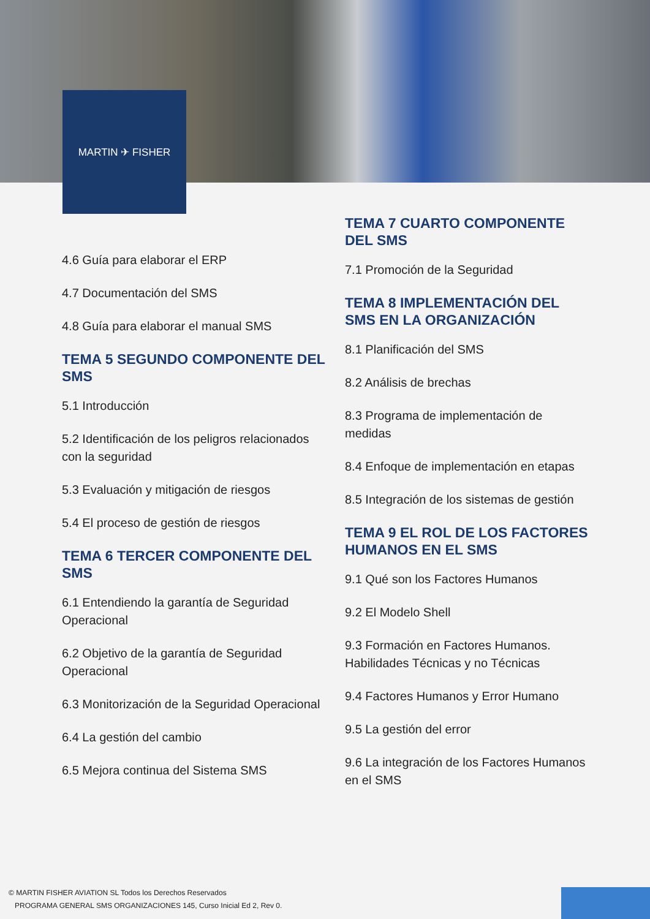MARTIN ✈ FISHER
4.6 Guía para elaborar el ERP
4.7 Documentación del SMS
4.8 Guía para elaborar el manual SMS
TEMA 5 SEGUNDO COMPONENTE DEL SMS
5.1 Introducción
5.2 Identificación de los peligros relacionados con la seguridad
5.3 Evaluación y mitigación de riesgos
5.4 El proceso de gestión de riesgos
TEMA 6 TERCER COMPONENTE DEL SMS
6.1 Entendiendo la garantía de Seguridad Operacional
6.2 Objetivo de la garantía de Seguridad Operacional
6.3 Monitorización de la Seguridad Operacional
6.4 La gestión del cambio
6.5 Mejora continua del Sistema SMS
TEMA 7 CUARTO COMPONENTE DEL SMS
7.1 Promoción de la Seguridad
TEMA 8 IMPLEMENTACIÓN DEL SMS EN LA ORGANIZACIÓN
8.1 Planificación del SMS
8.2 Análisis de brechas
8.3 Programa de implementación de medidas
8.4 Enfoque de implementación en etapas
8.5 Integración de los sistemas de gestión
TEMA 9 EL ROL DE LOS FACTORES HUMANOS EN EL SMS
9.1 Qué son los Factores Humanos
9.2 El Modelo Shell
9.3 Formación en Factores Humanos. Habilidades Técnicas y no Técnicas
9.4 Factores Humanos y Error Humano
9.5 La gestión del error
9.6 La integración de los Factores Humanos en el SMS
© MARTIN FISHER AVIATION SL Todos los Derechos Reservados
PROGRAMA GENERAL SMS ORGANIZACIONES 145, Curso Inicial Ed 2, Rev 0.